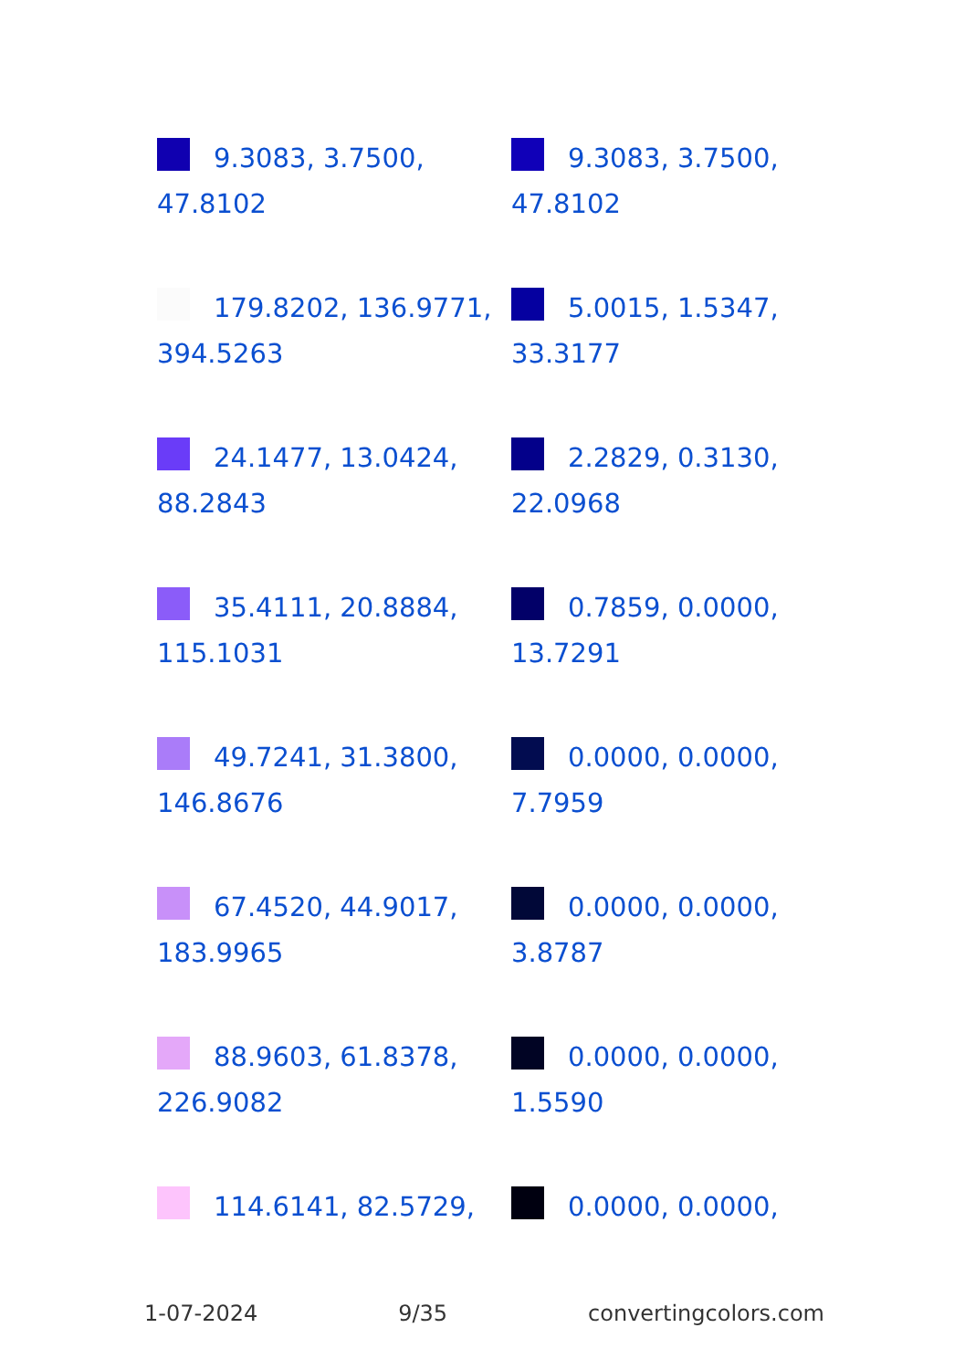9.3083, 3.7500, 47.8102
9.3083, 3.7500, 47.8102
179.8202, 136.9771, 394.5263
5.0015, 1.5347, 33.3177
24.1477, 13.0424, 88.2843
2.2829, 0.3130, 22.0968
35.4111, 20.8884, 115.1031
0.7859, 0.0000, 13.7291
49.7241, 31.3800, 146.8676
0.0000, 0.0000, 7.7959
67.4520, 44.9017, 183.9965
0.0000, 0.0000, 3.8787
88.9603, 61.8378, 226.9082
0.0000, 0.0000, 1.5590
114.6141, 82.5729,
0.0000, 0.0000,
1-07-2024 9/35 convertingcolors.com